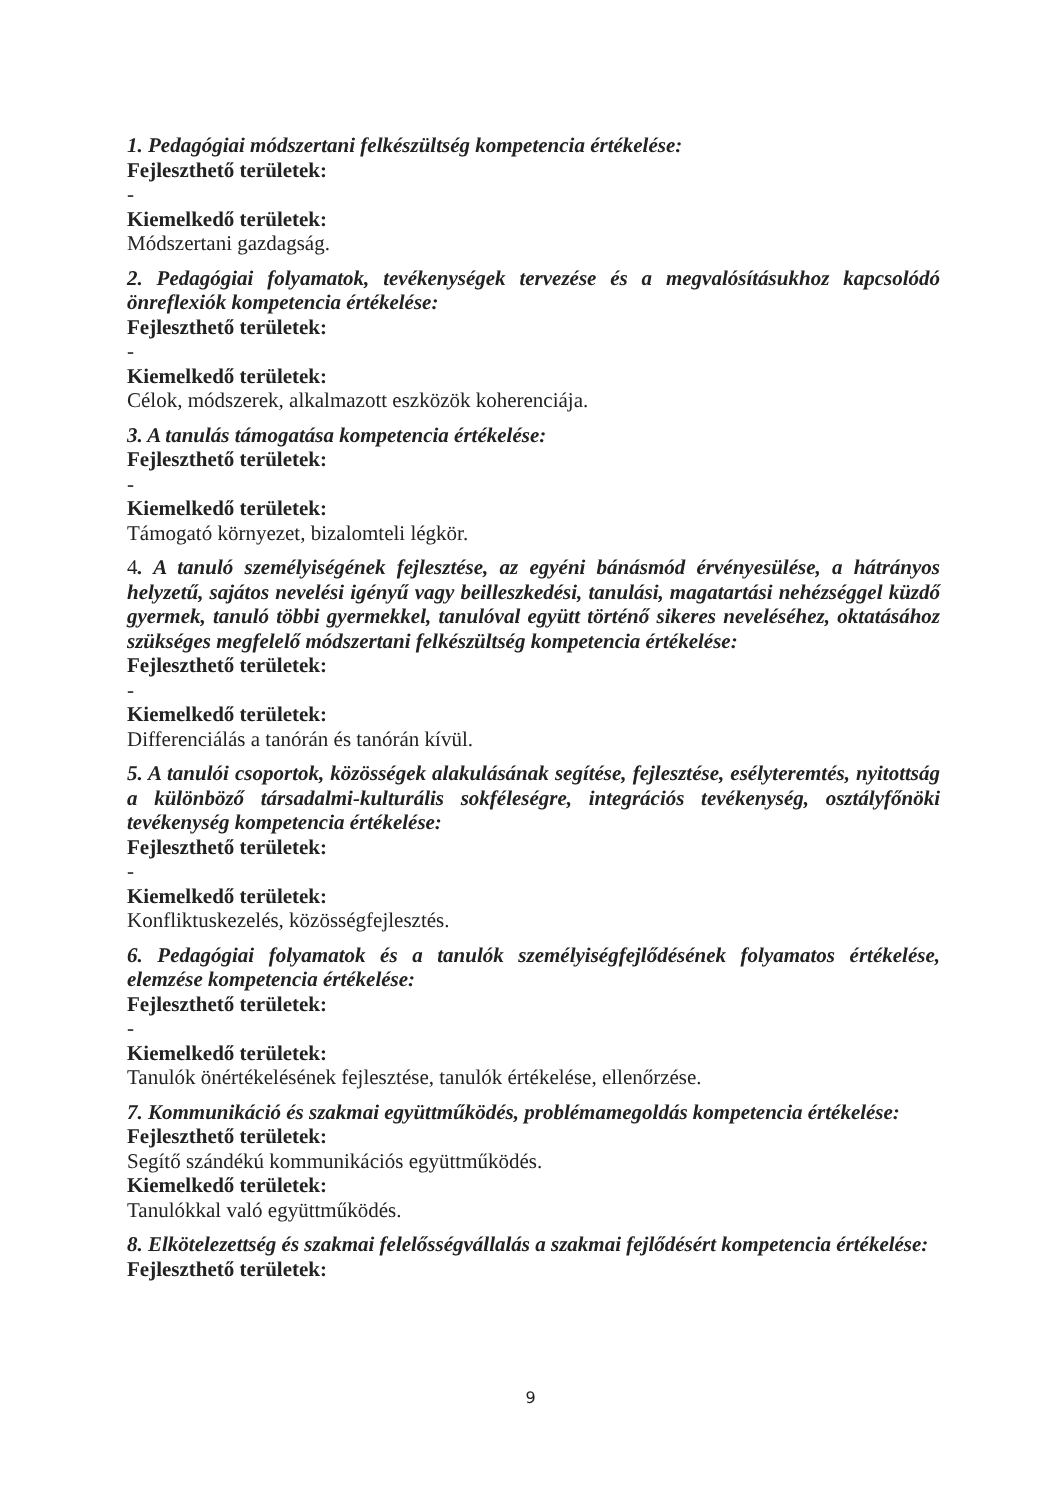1. Pedagógiai módszertani felkészültség kompetencia értékelése:
Fejleszthető területek:
-
Kiemelkedő területek:
Módszertani gazdagság.
2. Pedagógiai folyamatok, tevékenységek tervezése és a megvalósításukhoz kapcsolódó önreflexiók kompetencia értékelése:
Fejleszthető területek:
-
Kiemelkedő területek:
Célok, módszerek, alkalmazott eszközök koherenciája.
3. A tanulás támogatása kompetencia értékelése:
Fejleszthető területek:
-
Kiemelkedő területek:
Támogató környezet, bizalomteli légkör.
4. A tanuló személyiségének fejlesztése, az egyéni bánásmód érvényesülése, a hátrányos helyzetű, sajátos nevelési igényű vagy beilleszkedési, tanulási, magatartási nehézséggel küzdő gyermek, tanuló többi gyermekkel, tanulóval együtt történő sikeres neveléséhez, oktatásához szükséges megfelelő módszertani felkészültség kompetencia értékelése:
Fejleszthető területek:
-
Kiemelkedő területek:
Differenciálás a tanórán és tanórán kívül.
5. A tanulói csoportok, közösségek alakulásának segítése, fejlesztése, esélyteremtés, nyitottság a különböző társadalmi-kulturális sokféleségre, integrációs tevékenység, osztályfőnöki tevékenység kompetencia értékelése:
Fejleszthető területek:
-
Kiemelkedő területek:
Konfliktuskezelés, közösségfejlesztés.
6. Pedagógiai folyamatok és a tanulók személyiségfejlődésének folyamatos értékelése, elemzése kompetencia értékelése:
Fejleszthető területek:
-
Kiemelkedő területek:
Tanulók önértékelésének fejlesztése, tanulók értékelése, ellenőrzése.
7. Kommunikáció és szakmai együttműködés, problémamegoldás kompetencia értékelése:
Fejleszthető területek:
Segítő szándékú kommunikációs együttműködés.
Kiemelkedő területek:
Tanulókkal való együttműködés.
8. Elkötelezettség és szakmai felelősségvállalás a szakmai fejlődésért kompetencia értékelése:
Fejleszthető területek:
9